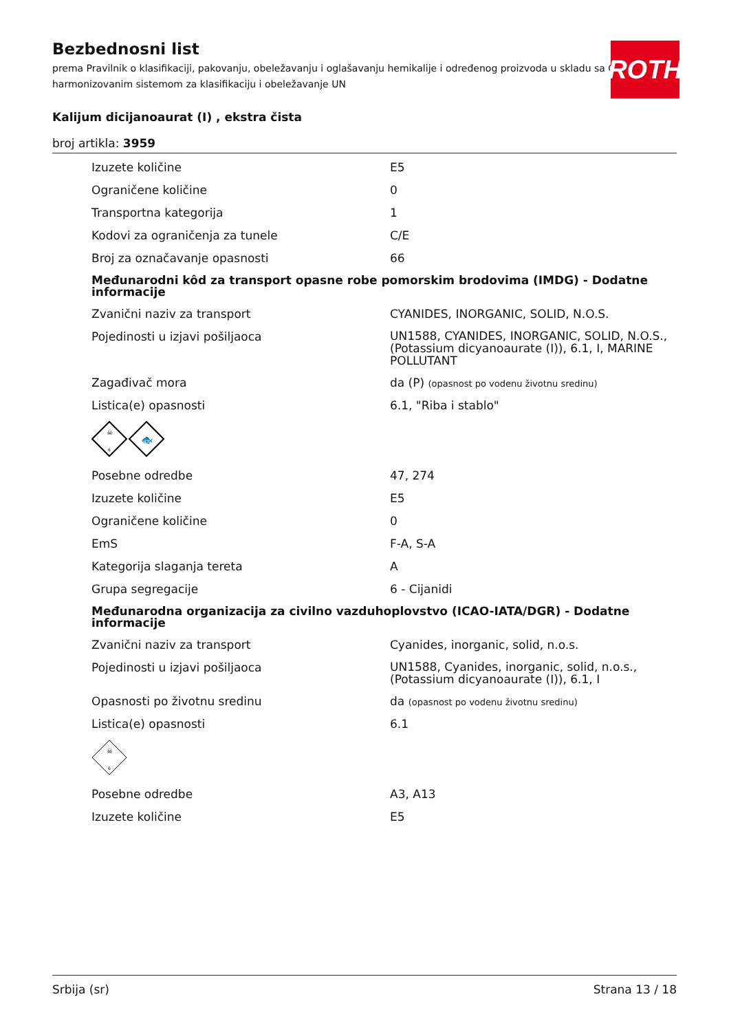Bezbednosni list
prema Pravilnik o klasifikaciji, pakovanju, obeležavanju i oglašavanju hemikalije i određenog proizvoda u skladu sa Globalno harmonizovanim sistemom za klasifikaciju i obeležavanje UN
Kalijum dicijanoaurat (I) , ekstra čista
broj artikla: 3959
ROTH
| Izuzete količine | E5 |
| Ograničene količine | 0 |
| Transportna kategorija | 1 |
| Kodovi za ograničenja za tunele | C/E |
| Broj za označavanje opasnosti | 66 |
| Međunarodni kôd za transport opasne robe pomorskim brodovima (IMDG) - Dodatne informacije | |
| Zvanični naziv za transport | CYANIDES, INORGANIC, SOLID, N.O.S. |
| Pojedinosti u izjavi pošiljaoca | UN1588, CYANIDES, INORGANIC, SOLID, N.O.S., (Potassium dicyanoaurate (I)), 6.1, I, MARINE POLLUTANT |
| Zagađivač mora | da (P) (opasnost po vodenu životnu sredinu) |
| Listica(e) opasnosti | 6.1, "Riba i stablo" |
| ☠ 6 🐟 | |
| Posebne odredbe | 47, 274 |
| Izuzete količine | E5 |
| Ograničene količine | 0 |
| EmS | F-A, S-A |
| Kategorija slaganja tereta | A |
| Grupa segregacije | 6 - Cijanidi |
| Međunarodna organizacija za civilno vazduhoplovstvo (ICAO-IATA/DGR) - Dodatne informacije | |
| Zvanični naziv za transport | Cyanides, inorganic, solid, n.o.s. |
| Pojedinosti u izjavi pošiljaoca | UN1588, Cyanides, inorganic, solid, n.o.s., (Potassium dicyanoaurate (I)), 6.1, I |
| Opasnosti po životnu sredinu | da (opasnost po vodenu životnu sredinu) |
| Listica(e) opasnosti | 6.1 |
| ☠ 6 | |
| Posebne odredbe | A3, A13 |
| Izuzete količine | E5 |
Srbija (sr) Strana 13 / 18